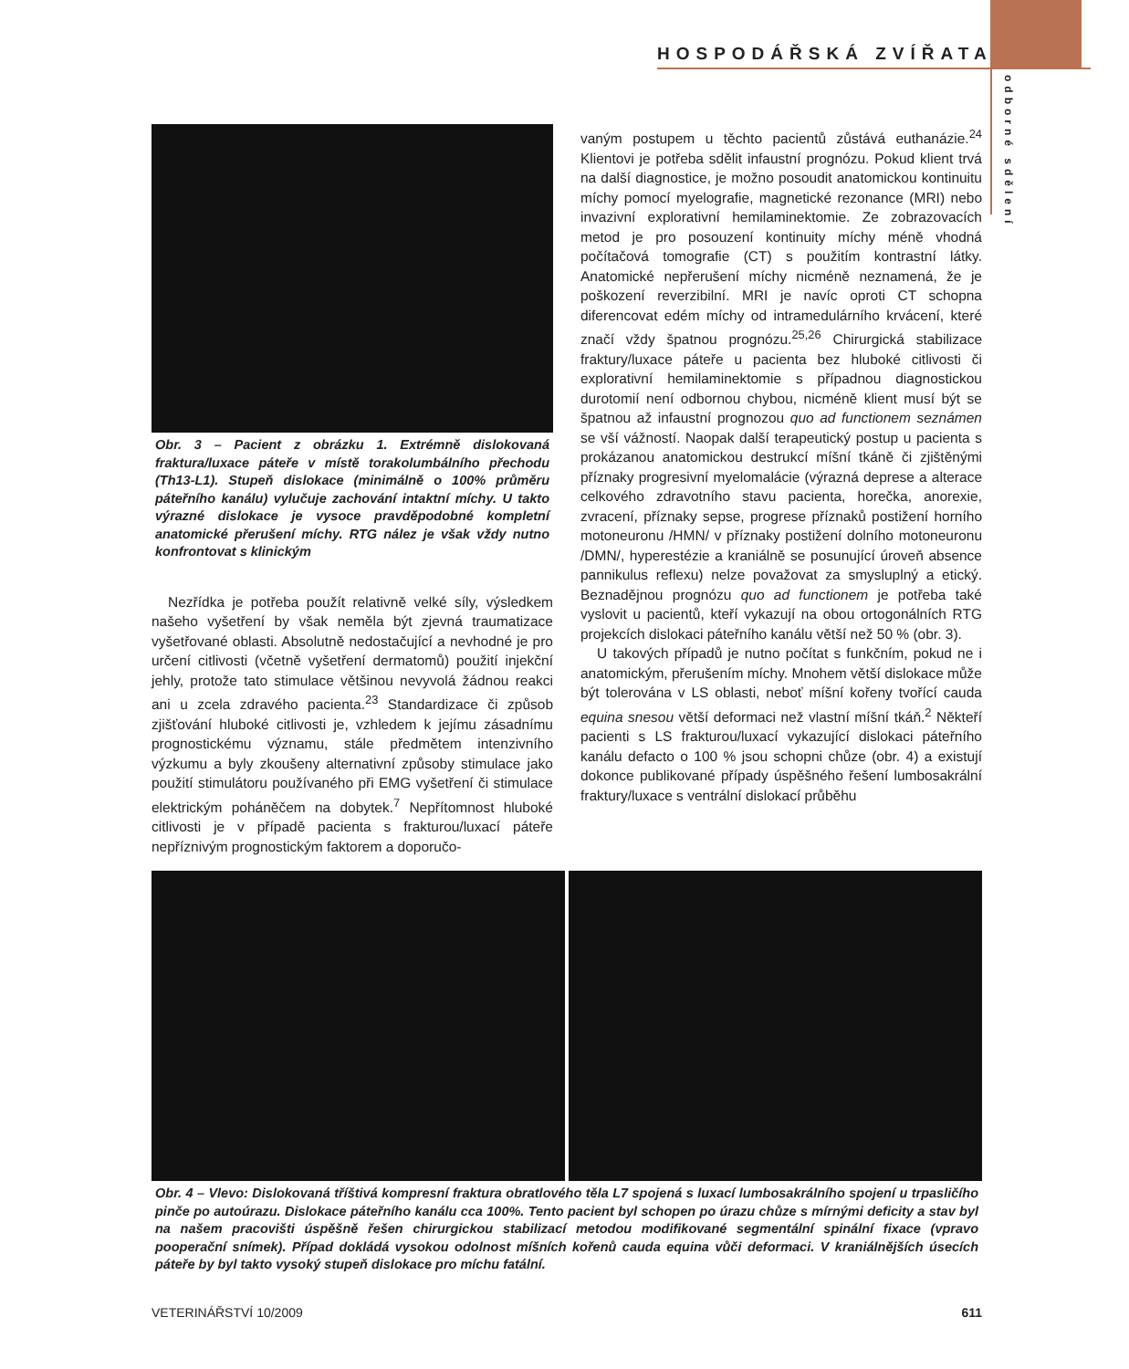HOSPODÁŘSKÁ ZVÍŘATA
odborné sdělení
Obr. 3 – Pacient z obrázku 1. Extrémně dislokovaná fraktura/luxace páteře v místě torakolumbálního přechodu (Th13-L1). Stupeň dislokace (minimálně o 100% průměru páteřního kanálu) vylučuje zachování intaktní míchy. U takto výrazné dislokace je vysoce pravděpodobné kompletní anatomické přerušení míchy. RTG nález je však vždy nutno konfrontovat s klinickým
Nezřídka je potřeba použít relativně velké síly, výsledkem našeho vyšetření by však neměla být zjevná traumatizace vyšetřované oblasti. Absolutně nedostačující a nevhodné je pro určení citlivosti (včetně vyšetření dermatomů) použití injekční jehly, protože tato stimulace většinou nevyvolá žádnou reakci ani u zcela zdravého pacienta.<sup>23</sup> Standardizace či způsob zjišťování hluboké citlivosti je, vzhledem k jejímu zásadnímu prognostickému významu, stále předmětem intenzivního výzkumu a byly zkoušeny alternativní způsoby stimulace jako použití stimulátoru používaného při EMG vyšetření či stimulace elektrickým poháněčem na dobytek.<sup>7</sup> Nepřítomnost hluboké citlivosti je v případě pacienta s frakturou/luxací páteře nepříznivým prognostickým faktorem a doporučo-
vaným postupem u těchto pacientů zůstává euthanázie.<sup>24</sup> Klientovi je potřeba sdělit infaustní prognózu. Pokud klient trvá na další diagnostice, je možno posoudit anatomickou kontinuitu míchy pomocí myelografie, magnetické rezonance (MRI) nebo invazivní explorativní hemilaminektomie. Ze zobrazovacích metod je pro posouzení kontinuity míchy méně vhodná počítačová tomografie (CT) s použitím kontrastní látky. Anatomické nepřerušení míchy nicméně neznamená, že je poškození reverzibilní. MRI je navíc oproti CT schopna diferencovat edém míchy od intramedulárního krvácení, které značí vždy špatnou prognózu.<sup>25,26</sup> Chirurgická stabilizace fraktury/luxace páteře u pacienta bez hluboké citlivosti či explorativní hemilaminektomie s případnou diagnostickou durotomií není odbornou chybou, nicméně klient musí být se špatnou až infaustní prognozou quo ad functionem seznámen se vší vážností. Naopak další terapeutický postup u pacienta s prokázanou anatomickou destrukcí míšní tkáně či zjištěnými příznaky progresivní myelomalácie (výrazná deprese a alterace celkového zdravotního stavu pacienta, horečka, anorexie, zvracení, příznaky sepse, progrese příznaků postižení horního motoneuronu /HMN/ v příznaky postižení dolního motoneuronu /DMN/, hyperestézie a kraniálně se posunující úroveň absence pannikulus reflexu) nelze považovat za smysluplný a etický. Beznadějnou prognózu quo ad functionem je potřeba také vyslovit u pacientů, kteří vykazují na obou ortogonálních RTG projekcích dislokaci páteřního kanálu větší než 50 % (obr. 3).
U takových případů je nutno počítat s funkčním, pokud ne i anatomickým, přerušením míchy. Mnohem větší dislokace může být tolerována v LS oblasti, neboť míšní kořeny tvořící cauda equina snesou větší deformaci než vlastní míšní tkáň.<sup>2</sup> Někteří pacienti s LS frakturou/luxací vykazující dislokaci páteřního kanálu defacto o 100 % jsou schopni chůze (obr. 4) a existují dokonce publikované případy úspěšného řešení lumbosakrální fraktury/luxace s ventrální dislokací průběhu
Obr. 4 – Vlevo: Dislokovaná tříštivá kompresní fraktura obratlového těla L7 spojená s luxací lumbosakrálního spojení u trpasličího pinče po autoúrazu. Dislokace páteřního kanálu cca 100%. Tento pacient byl schopen po úrazu chůze s mírnými deficity a stav byl na našem pracovišti úspěšně řešen chirurgickou stabilizací metodou modifikované segmentální spinální fixace (vpravo pooperační snímek). Případ dokládá vysokou odolnost míšních kořenů cauda equina vůči deformaci. V kraniálnějších úsecích páteře by byl takto vysoký stupeň dislokace pro míchu fatální.
VETERINÁŘSTVÍ 10/2009 611